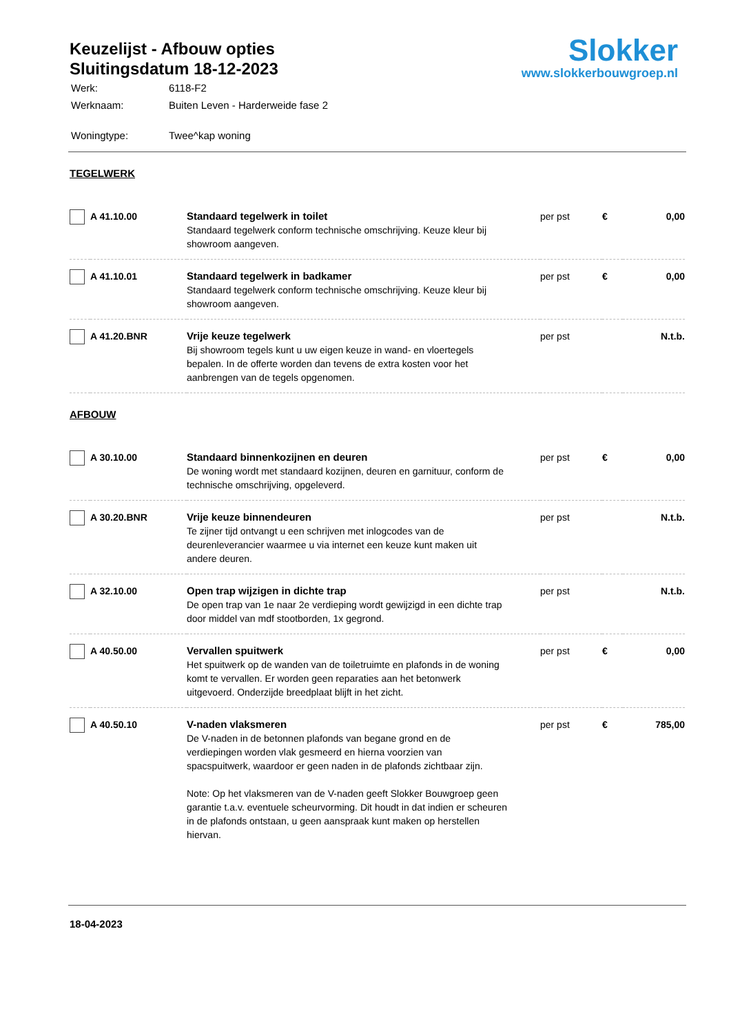Keuzelijst - Afbouw opties
Sluitingsdatum 18-12-2023
| Werk: | 6118-F2 |
| Werknaam: | Buiten Leven - Harderweide fase 2 |
| Woningtype: | Twee^kap woning |
Slokker
www.slokkerbouwgroep.nl
TEGELWERK
| | A 41.10.00 | Standaard tegelwerk in toilet Standaard tegelwerk conform technische omschrijving. Keuze kleur bij showroom aangeven. | per pst | € | 0,00 |
| | A 41.10.01 | Standaard tegelwerk in badkamer Standaard tegelwerk conform technische omschrijving. Keuze kleur bij showroom aangeven. | per pst | € | 0,00 |
| | A 41.20.BNR | Vrije keuze tegelwerk Bij showroom tegels kunt u uw eigen keuze in wand- en vloertegels bepalen. In de offerte worden dan tevens de extra kosten voor het aanbrengen van de tegels opgenomen. | per pst | | N.t.b. |
AFBOUW
| | A 30.10.00 | Standaard binnenkozijnen en deuren De woning wordt met standaard kozijnen, deuren en garnituur, conform de technische omschrijving, opgeleverd. | per pst | € | 0,00 |
| | A 30.20.BNR | Vrije keuze binnendeuren Te zijner tijd ontvangt u een schrijven met inlogcodes van de deurenleverancier waarmee u via internet een keuze kunt maken uit andere deuren. | per pst | | N.t.b. |
| | A 32.10.00 | Open trap wijzigen in dichte trap De open trap van 1e naar 2e verdieping wordt gewijzigd in een dichte trap door middel van mdf stootborden, 1x gegrond. | per pst | | N.t.b. |
| | A 40.50.00 | Vervallen spuitwerk Het spuitwerk op de wanden van de toiletruimte en plafonds in de woning komt te vervallen. Er worden geen reparaties aan het betonwerk uitgevoerd. Onderzijde breedplaat blijft in het zicht. | per pst | € | 0,00 |
| | A 40.50.10 | V-naden vlaksmeren De V-naden in de betonnen plafonds van begane grond en de verdiepingen worden vlak gesmeerd en hierna voorzien van spacspuitwerk, waardoor er geen naden in de plafonds zichtbaar zijn. Note: Op het vlaksmeren van de V-naden geeft Slokker Bouwgroep geen garantie t.a.v. eventuele scheurvorming. Dit houdt in dat indien er scheuren in de plafonds ontstaan, u geen aanspraak kunt maken op herstellen hiervan. | per pst | € | 785,00 |
18-04-2023